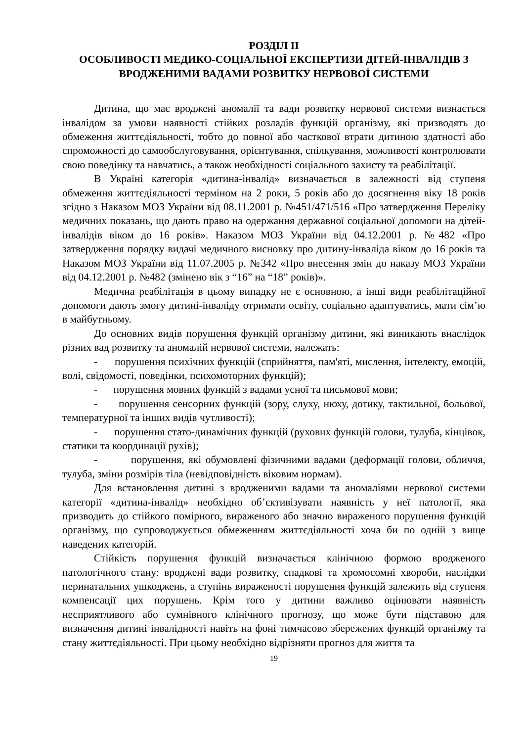РОЗДІЛ ІІ
ОСОБЛИВОСТІ МЕДИКО-СОЦІАЛЬНОЇ ЕКСПЕРТИЗИ ДІТЕЙ-ІНВАЛІДІВ З ВРОДЖЕНИМИ ВАДАМИ РОЗВИТКУ НЕРВОВОЇ СИСТЕМИ
Дитина, що має вроджені аномалії та вади розвитку нервової системи визнається інвалідом за умови наявності стійких розладів функцій організму, які призводять до обмеження життєдіяльності, тобто до повної або часткової втрати дитиною здатності або спроможності до самообслуговування, орієнтування, спілкування, можливості контролювати свою поведінку та навчатись, а також необхідності соціального захисту та реабілітації.
В Україні категорія «дитина-інвалід» визначається в залежності від ступеня обмеження життєдіяльності терміном на 2 роки, 5 років або до досягнення віку 18 років згідно з Наказом МОЗ України від 08.11.2001 р. №451/471/516 «Про затвердження Переліку медичних показань, що дають право на одержання державної соціальної допомоги на дітей-інвалідів віком до 16 років». Наказом МОЗ України від 04.12.2001 р. №482 «Про затвердження порядку видачі медичного висновку про дитину-інваліда віком до 16 років та Наказом МОЗ України від 11.07.2005 р. №342 «Про внесення змін до наказу МОЗ України від 04.12.2001 р. №482 (змінено вік з “16” на “18” років)».
Медична реабілітація в цьому випадку не є основною, а інші види реабілітаційної допомоги дають змогу дитині-інваліду отримати освіту, соціально адаптуватись, мати сім’ю в майбутньому.
До основних видів порушення функцій організму дитини, які виникають внаслідок різних вад розвитку та аномалій нервової системи, належать:
- порушення психічних функцій (сприйняття, пам'яті, мислення, інтелекту, емоцій, волі, свідомості, поведінки, психомоторних функцій);
- порушення мовних функцій з вадами усної та письмової мови;
- порушення сенсорних функцій (зору, слуху, нюху, дотику, тактильної, больової, температурної та інших видів чутливості);
- порушення стато-динамічних функцій (рухових функцій голови, тулуба, кінцівок, статики та координації рухів);
- порушення, які обумовлені фізичними вадами (деформації голови, обличчя, тулуба, зміни розмірів тіла (невідповідність віковим нормам).
Для встановлення дитині з вродженими вадами та аномаліями нервової системи категорії «дитина-інвалід» необхідно об’єктивізувати наявність у неї патології, яка призводить до стійкого помірного, вираженого або значно вираженого порушення функцій організму, що супроводжується обмеженням життєдіяльності хоча би по одній з вище наведених категорій.
Стійкість порушення функцій визначається клінічною формою вродженого патологічного стану: вроджені вади розвитку, спадкові та хромосомні хвороби, наслідки перинатальних ушкоджень, а ступінь вираженості порушення функцій залежить від ступеня компенсації цих порушень. Крім того у дитини важливо оцінювати наявність несприятливого або сумнівного клінічного прогнозу, що може бути підставою для визначення дитині інвалідності навіть на фоні тимчасово збережених функцій організму та стану життєдіяльності. При цьому необхідно відрізняти прогноз для життя та
19